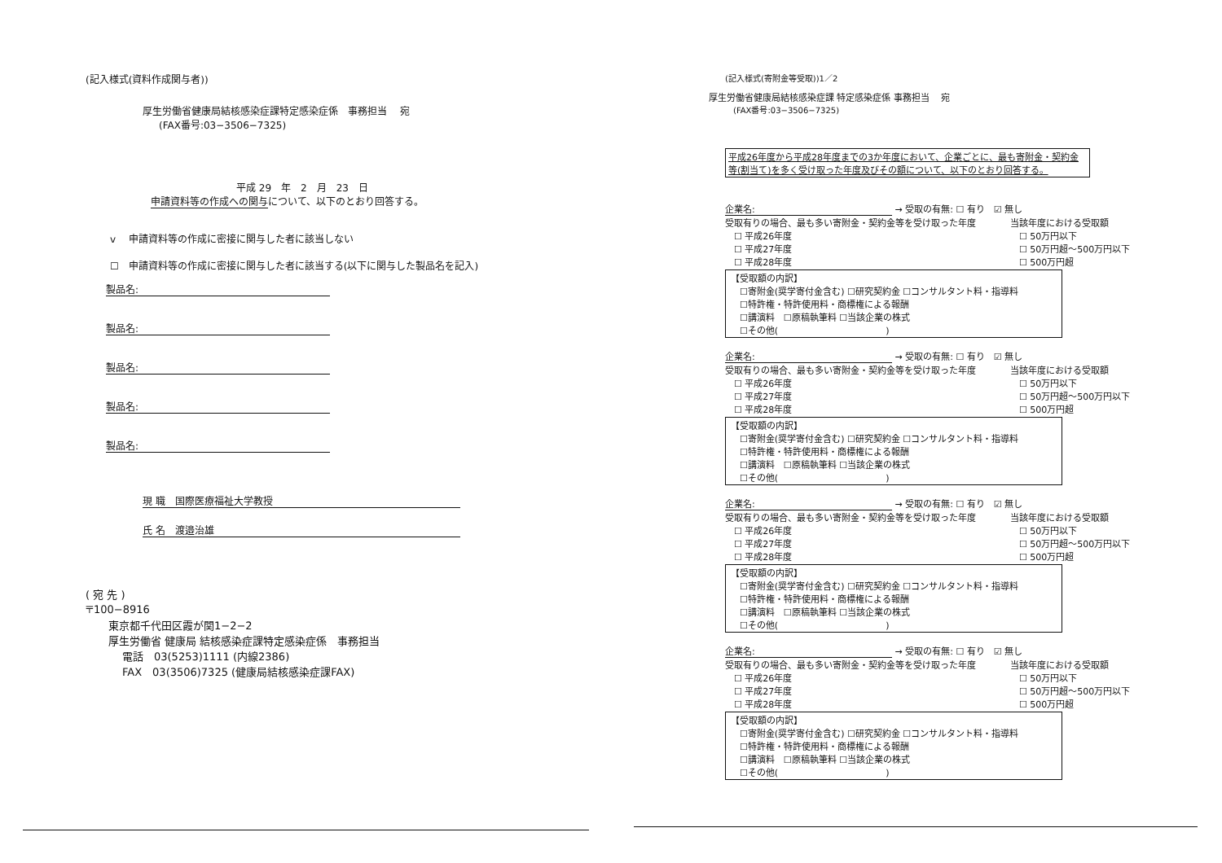(記入様式(資料作成関与者))
厚生労働省健康局結核感染症課特定感染症係　事務担当　 宛
(FAX番号:03−3506−7325)
平成 29　年　2　月　23　日
申請資料等の作成への関与について、以下のとおり回答する。
v　 申請資料等の作成に密接に関与した者に該当しない
☐　申請資料等の作成に密接に関与した者に該当する(以下に関与した製品名を記入)
製品名:
製品名:
製品名:
製品名:
製品名:
現 職　国際医療福祉大学教授
氏 名　渡邉治雄
( 宛 先 )
〒100−8916
東京都千代田区霞が関1−2−2
厚生労働省 健康局 結核感染症課特定感染症係　事務担当
電話　03(5253)1111 (内線2386)
FAX　03(3506)7325 (健康局結核感染症課FAX)
(記入様式(寄附金等受取))1／2
厚生労働省健康局結核感染症課 特定感染症係 事務担当　 宛
(FAX番号:03−3506−7325)
平成26年度から平成28年度までの3か年度において、企業ごとに、最も寄附金・契約金等(割当て)を多く受け取った年度及びその額について、以下のとおり回答する。
企業名: → 受取の有無: ☐ 有り　☑ 無し
受取有りの場合、最も多い寄附金・契約金等を受け取った年度
　☐ 平成26年度
　☐ 平成27年度
　☐ 平成28年度
当該年度における受取額
　☐ 50万円以下
　☐ 50万円超〜500万円以下
　☐ 500万円超
【受取額の内訳】
　☐寄附金(奨学寄付金含む) ☐研究契約金 ☐コンサルタント料・指導料
　☐特許権・特許使用料・商標権による報酬
　☐講演料　☐原稿執筆料 ☐当該企業の株式
　☐その他(　　　　　　　　　　　　)
企業名: → 受取の有無: ☐ 有り　☑ 無し
受取有りの場合、最も多い寄附金・契約金等を受け取った年度
　☐ 平成26年度
　☐ 平成27年度
　☐ 平成28年度
当該年度における受取額
　☐ 50万円以下
　☐ 50万円超〜500万円以下
　☐ 500万円超
【受取額の内訳】
　☐寄附金(奨学寄付金含む) ☐研究契約金 ☐コンサルタント料・指導料
　☐特許権・特許使用料・商標権による報酬
　☐講演料　☐原稿執筆料 ☐当該企業の株式
　☐その他(　　　　　　　　　　　　)
企業名: → 受取の有無: ☐ 有り　☑ 無し
受取有りの場合、最も多い寄附金・契約金等を受け取った年度
　☐ 平成26年度
　☐ 平成27年度
　☐ 平成28年度
当該年度における受取額
　☐ 50万円以下
　☐ 50万円超〜500万円以下
　☐ 500万円超
【受取額の内訳】
　☐寄附金(奨学寄付金含む) ☐研究契約金 ☐コンサルタント料・指導料
　☐特許権・特許使用料・商標権による報酬
　☐講演料　☐原稿執筆料 ☐当該企業の株式
　☐その他(　　　　　　　　　　　　)
企業名: → 受取の有無: ☐ 有り　☑ 無し
受取有りの場合、最も多い寄附金・契約金等を受け取った年度
　☐ 平成26年度
　☐ 平成27年度
　☐ 平成28年度
当該年度における受取額
　☐ 50万円以下
　☐ 50万円超〜500万円以下
　☐ 500万円超
【受取額の内訳】
　☐寄附金(奨学寄付金含む) ☐研究契約金 ☐コンサルタント料・指導料
　☐特許権・特許使用料・商標権による報酬
　☐講演料　☐原稿執筆料 ☐当該企業の株式
　☐その他(　　　　　　　　　　　　)